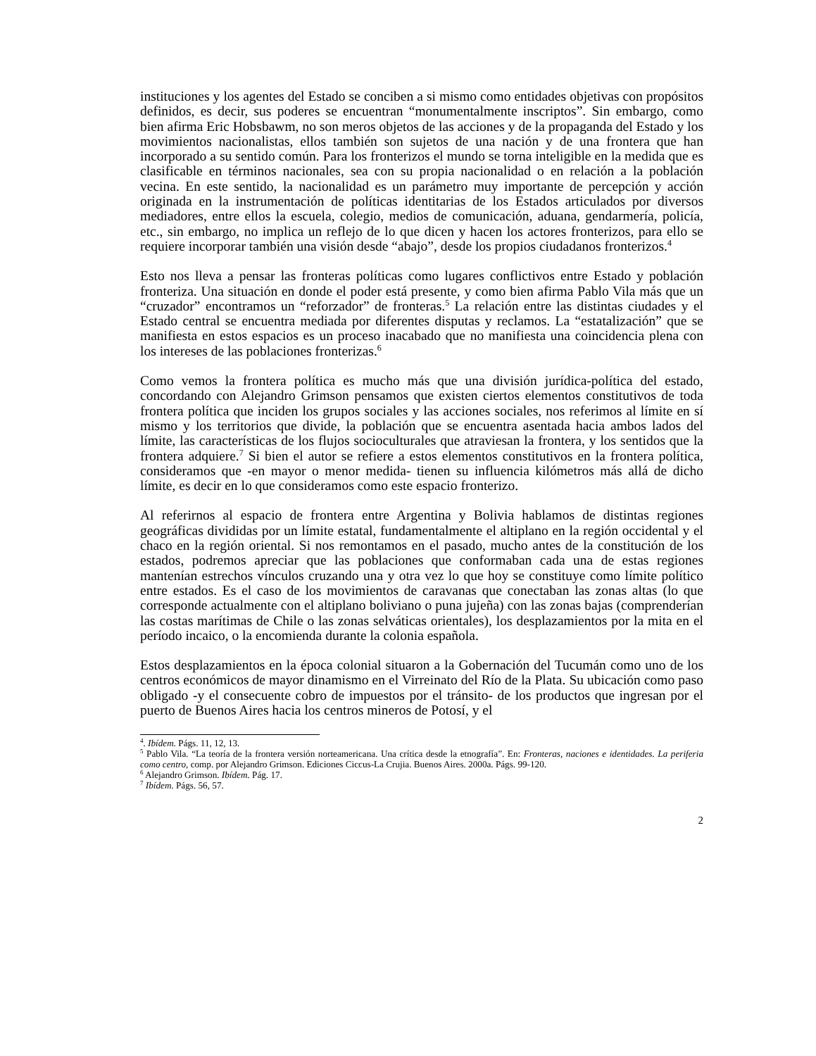instituciones y los agentes del Estado se conciben a si mismo como entidades objetivas con propósitos definidos, es decir, sus poderes se encuentran “monumentalmente inscriptos”. Sin embargo, como bien afirma Eric Hobsbawm, no son meros objetos de las acciones y de la propaganda del Estado y los movimientos nacionalistas, ellos también son sujetos de una nación y de una frontera que han incorporado a su sentido común. Para los fronterizos el mundo se torna inteligible en la medida que es clasificable en términos nacionales, sea con su propia nacionalidad o en relación a la población vecina. En este sentido, la nacionalidad es un parámetro muy importante de percepción y acción originada en la instrumentación de políticas identitarias de los Estados articulados por diversos mediadores, entre ellos la escuela, colegio, medios de comunicación, aduana, gendarmería, policía, etc., sin embargo, no implica un reflejo de lo que dicen y hacen los actores fronterizos, para ello se requiere incorporar también una visión desde “abajo”, desde los propios ciudadanos fronterizos.<sup>4</sup>
Esto nos lleva a pensar las fronteras políticas como lugares conflictivos entre Estado y población fronteriza. Una situación en donde el poder está presente, y como bien afirma Pablo Vila más que un “cruzador” encontramos un “reforzador” de fronteras.<sup>5</sup> La relación entre las distintas ciudades y el Estado central se encuentra mediada por diferentes disputas y reclamos. La “estatalización” que se manifiesta en estos espacios es un proceso inacabado que no manifiesta una coincidencia plena con los intereses de las poblaciones fronterizas.<sup>6</sup>
Como vemos la frontera política es mucho más que una división jurídica-política del estado, concordando con Alejandro Grimson pensamos que existen ciertos elementos constitutivos de toda frontera política que inciden los grupos sociales y las acciones sociales, nos referimos al límite en sí mismo y los territorios que divide, la población que se encuentra asentada hacia ambos lados del límite, las características de los flujos socioculturales que atraviesan la frontera, y los sentidos que la frontera adquiere.<sup>7</sup> Si bien el autor se refiere a estos elementos constitutivos en la frontera política, consideramos que -en mayor o menor medida- tienen su influencia kilómetros más allá de dicho límite, es decir en lo que consideramos como este espacio fronterizo.
Al referirnos al espacio de frontera entre Argentina y Bolivia hablamos de distintas regiones geográficas divididas por un límite estatal, fundamentalmente el altiplano en la región occidental y el chaco en la región oriental. Si nos remontamos en el pasado, mucho antes de la constitución de los estados, podremos apreciar que las poblaciones que conformaban cada una de estas regiones mantenían estrechos vínculos cruzando una y otra vez lo que hoy se constituye como límite político entre estados. Es el caso de los movimientos de caravanas que conectaban las zonas altas (lo que corresponde actualmente con el altiplano boliviano o puna jujeña) con las zonas bajas (comprenderían las costas marítimas de Chile o las zonas selváticas orientales), los desplazamientos por la mita en el período incaico, o la encomienda durante la colonia española.
Estos desplazamientos en la época colonial situaron a la Gobernación del Tucumán como uno de los centros económicos de mayor dinamismo en el Virreinato del Río de la Plata. Su ubicación como paso obligado -y el consecuente cobro de impuestos por el tránsito- de los productos que ingresan por el puerto de Buenos Aires hacia los centros mineros de Potosí, y el
<sup>4</sup>. Ibídem. Págs. 11, 12, 13.
<sup>5</sup> Pablo Vila. “La teoría de la frontera versión norteamericana. Una crítica desde la etnografía”. En: Fronteras, naciones e identidades. La periferia como centro, comp. por Alejandro Grimson. Ediciones Ciccus-La Crujia. Buenos Aires. 2000a. Págs. 99-120.
<sup>6</sup> Alejandro Grimson. Ibídem. Pág. 17.
<sup>7</sup> Ibídem. Págs. 56, 57.
2